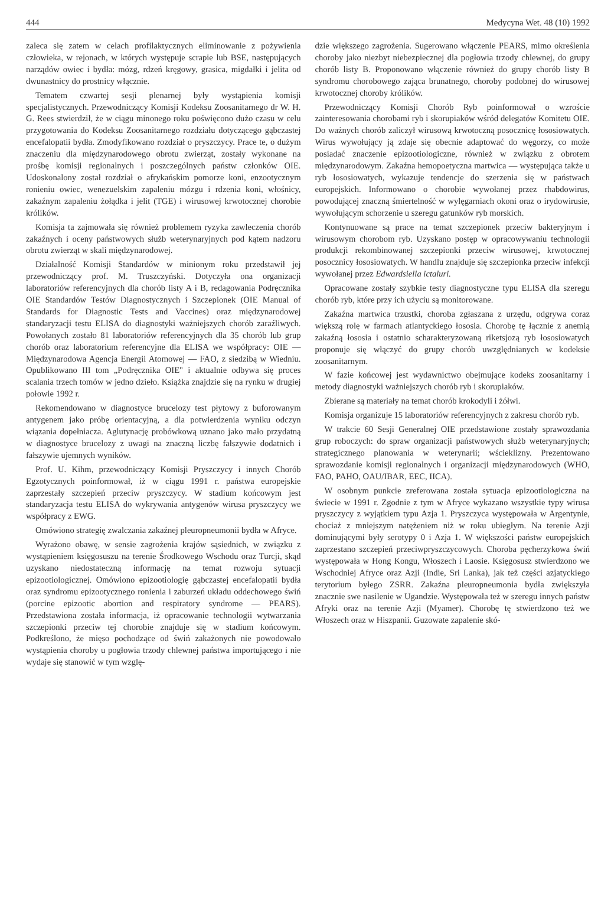444 Medycyna Wet. 48 (10) 1992
zaleca się zatem w celach profilaktycznych eliminowanie z pożywienia człowieka, w rejonach, w których występuje scrapie lub BSE, następujących narządów owiec i bydła: mózg, rdzeń kręgowy, grasica, migdałki i jelita od dwunastnicy do prostnicy włącznie.
Tematem czwartej sesji plenarnej były wystąpienia komisji specjalistycznych. Przewodniczący Komisji Kodeksu Zoosanitarnego dr W. H. G. Rees stwierdził, że w ciągu minonego roku poświęcono dużo czasu w celu przygotowania do Kodeksu Zoosanitarnego rozdziału dotyczącego gąbczastej encefalopatii bydła. Zmodyfikowano rozdział o pryszczycy. Prace te, o dużym znaczeniu dla międzynarodowego obrotu zwierząt, zostały wykonane na prośbę komisji regionalnych i poszczególnych państw członków OIE. Udoskonalony został rozdział o afrykańskim pomorze koni, enzootycznym ronieniu owiec, wenezuelskim zapaleniu mózgu i rdzenia koni, włośnicy, zakaźnym zapaleniu żołądka i jelit (TGE) i wirusowej krwotocznej chorobie królików.
Komisja ta zajmowała się również problemem ryzyka zawleczenia chorób zakaźnych i oceny państwowych służb weterynaryjnych pod kątem nadzoru obrotu zwierząt w skali międzynarodowej.
Działalność Komisji Standardów w minionym roku przedstawił jej przewodniczący prof. M. Truszczyński. Dotyczyła ona organizacji laboratoriów referencyjnych dla chorób listy A i B, redagowania Podręcznika OIE Standardów Testów Diagnostycznych i Szczepionek (OIE Manual of Standards for Diagnostic Tests and Vaccines) oraz międzynarodowej standaryzacji testu ELISA do diagnostyki ważniejszych chorób zaraźliwych. Powołanych zostało 81 laboratoriów referencyjnych dla 35 chorób lub grup chorób oraz laboratorium referencyjne dla ELISA we współpracy: OIE — Międzynarodowa Agencja Energii Atomowej — FAO, z siedzibą w Wiedniu. Opublikowano III tom „Podręcznika OIE" i aktualnie odbywa się proces scalania trzech tomów w jedno dzieło. Książka znajdzie się na rynku w drugiej połowie 1992 r.
Rekomendowano w diagnostyce brucelozy test płytowy z buforowanym antygenem jako próbę orientacyjną, a dla potwierdzenia wyniku odczyn wiązania dopełniacza. Aglutynację probówkową uznano jako mało przydatną w diagnostyce brucelozy z uwagi na znaczną liczbę fałszywie dodatnich i fałszywie ujemnych wyników.
Prof. U. Kihm, przewodniczący Komisji Pryszczycy i innych Chorób Egzotycznych poinformował, iż w ciągu 1991 r. państwa europejskie zaprzestały szczepień przeciw pryszczycy. W stadium końcowym jest standaryzacja testu ELISA do wykrywania antygenów wirusa pryszczycy we współpracy z EWG.
Omówiono strategię zwalczania zakaźnej pleuropneumonii bydła w Afryce.
Wyrażono obawę, w sensie zagrożenia krajów sąsiednich, w związku z wystąpieniem księgosuszu na terenie Środkowego Wschodu oraz Turcji, skąd uzyskano niedostateczną informację na temat rozwoju sytuacji epizootiologicznej. Omówiono epizootiologię gąbczastej encefalopatii bydła oraz syndromu epizootycznego ronienia i zaburzeń układu oddechowego świń (porcine epizootic abortion and respiratory syndrome — PEARS). Przedstawiona została informacja, iż opracowanie technologii wytwarzania szczepionki przeciw tej chorobie znajduje się w stadium końcowym. Podkreślono, że mięso pochodzące od świń zakażonych nie powodowało wystąpienia choroby u pogłowia trzody chlewnej państwa importującego i nie wydaje się stanowić w tym wzglę-
dzie większego zagrożenia. Sugerowano włączenie PEARS, mimo określenia choroby jako niezbyt niebezpiecznej dla pogłowia trzody chlewnej, do grupy chorób listy B. Proponowano włączenie również do grupy chorób listy B syndromu chorobowego zająca brunatnego, choroby podobnej do wirusowej krwotocznej choroby królików.
Przewodniczący Komisji Chorób Ryb poinformował o wzroście zainteresowania chorobami ryb i skorupiaków wśród delegatów Komitetu OIE. Do ważnych chorób zaliczył wirusową krwotoczną posocznicę łososiowatych. Wirus wywołujący ją zdaje się obecnie adaptować do węgorzy, co może posiadać znaczenie epizootiologiczne, również w związku z obrotem międzynarodowym. Zakaźna hemopoetyczna martwica — występująca także u ryb łososiowatych, wykazuje tendencje do szerzenia się w państwach europejskich. Informowano o chorobie wywołanej przez rhabdowirus, powodującej znaczną śmiertelność w wylęgarniach okoni oraz o irydowirusie, wywołującym schorzenie u szeregu gatunków ryb morskich.
Kontynuowane są prace na temat szczepionek przeciw bakteryjnym i wirusowym chorobom ryb. Uzyskano postęp w opracowywaniu technologii produkcji rekombinowanej szczepionki przeciw wirusowej, krwotocznej posocznicy łososiowatych. W handlu znajduje się szczepionka przeciw infekcji wywołanej przez Edwardsiella ictaluri.
Opracowane zostały szybkie testy diagnostyczne typu ELISA dla szeregu chorób ryb, które przy ich użyciu są monitorowane.
Zakaźna martwica trzustki, choroba zgłaszana z urzędu, odgrywa coraz większą rolę w farmach atlantyckiego łososia. Chorobę tę łącznie z anemią zakaźną łososia i ostatnio scharakteryzowaną riketsjozą ryb łososiowatych proponuje się włączyć do grupy chorób uwzględnianych w kodeksie zoosanitarnym.
W fazie końcowej jest wydawnictwo obejmujące kodeks zoosanitarny i metody diagnostyki ważniejszych chorób ryb i skorupiaków.
Zbierane są materiały na temat chorób krokodyli i żółwi.
Komisja organizuje 15 laboratoriów referencyjnych z zakresu chorób ryb.
W trakcie 60 Sesji Generalnej OIE przedstawione zostały sprawozdania grup roboczych: do spraw organizacji państwowych służb weterynaryjnych; strategicznego planowania w weterynarii; wścieklizny. Prezentowano sprawozdanie komisji regionalnych i organizacji międzynarodowych (WHO, FAO, PAHO, OAU/IBAR, EEC, IICA).
W osobnym punkcie zreferowana została sytuacja epizootiologiczna na świecie w 1991 r. Zgodnie z tym w Afryce wykazano wszystkie typy wirusa pryszczycy z wyjątkiem typu Azja 1. Pryszczyca występowała w Argentynie, chociaż z mniejszym natężeniem niż w roku ubiegłym. Na terenie Azji dominującymi były serotypy 0 i Azja 1. W większości państw europejskich zaprzestano szczepień przeciwpryszczycowych. Choroba pęcherzykowa świń występowała w Hong Kongu, Włoszech i Laosie. Księgosusz stwierdzono we Wschodniej Afryce oraz Azji (Indie, Sri Lanka), jak też części azjatyckiego terytorium byłego ZSRR. Zakaźna pleuropneumonia bydła zwiększyła znacznie swe nasilenie w Ugandzie. Występowała też w szeregu innych państw Afryki oraz na terenie Azji (Myamer). Chorobę tę stwierdzono też we Włoszech oraz w Hiszpanii. Guzowate zapalenie skó-